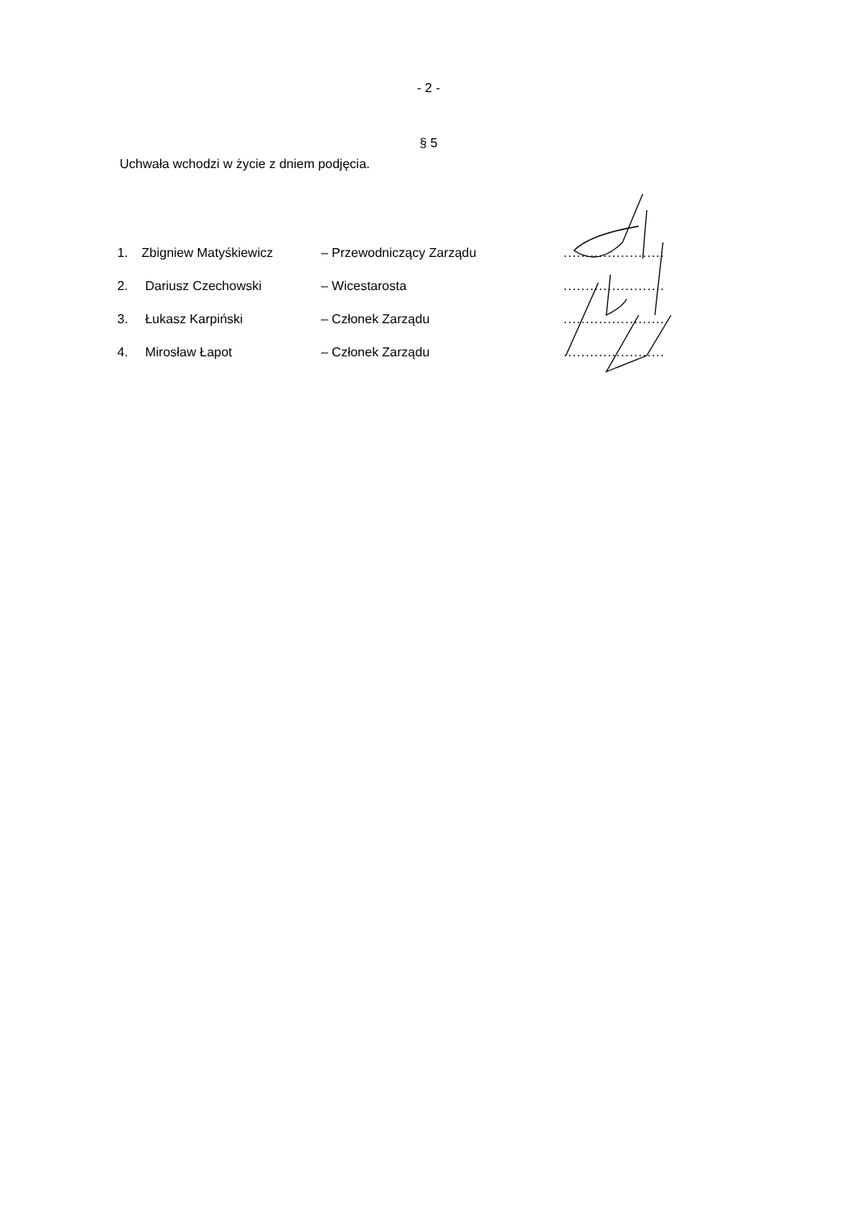- 2 -
§ 5
Uchwała wchodzi w życie z dniem podjęcia.
| 1. | Zbigniew Matyśkiewicz | – Przewodniczący Zarządu | ....................... |
| 2. | Dariusz Czechowski | – Wicestarosta | ....................... |
| 3. | Łukasz Karpiński | – Członek Zarządu | ....................... |
| 4. | Mirosław Łapot | – Członek Zarządu | ....................... |